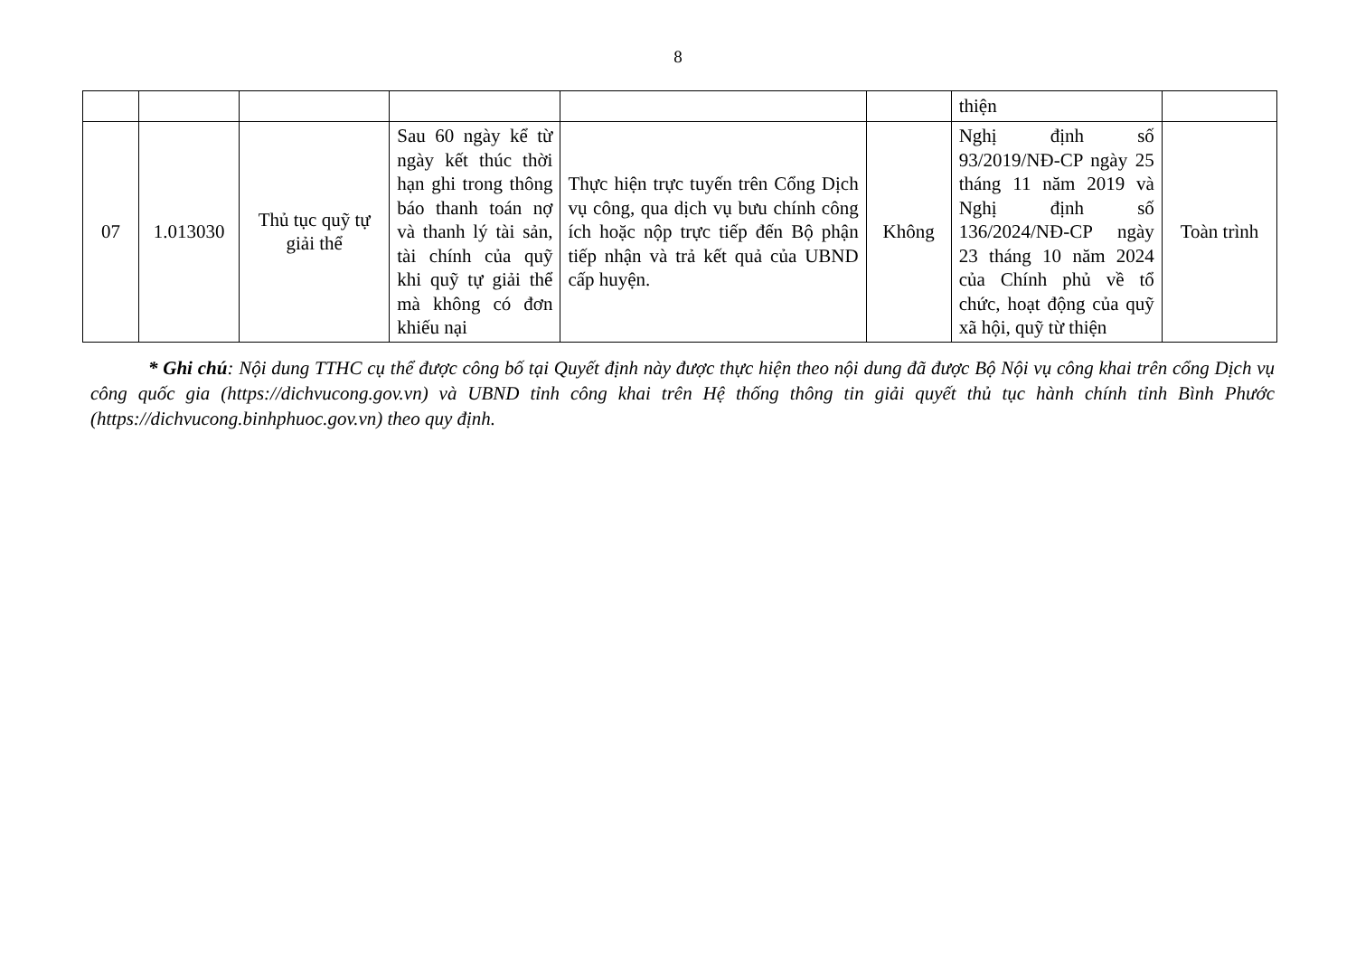8
| | | | | | | thiện | |
| 07 | 1.013030 | Thủ tục quỹ tự giải thể | Sau 60 ngày kể từ ngày kết thúc thời hạn ghi trong thông báo thanh toán nợ và thanh lý tài sản, tài chính của quỹ khi quỹ tự giải thể mà không có đơn khiếu nại | Thực hiện trực tuyến trên Cổng Dịch vụ công, qua dịch vụ bưu chính công ích hoặc nộp trực tiếp đến Bộ phận tiếp nhận và trả kết quả của UBND cấp huyện. | Không | Nghị định số 93/2019/NĐ-CP ngày 25 tháng 11 năm 2019 và Nghị định số 136/2024/NĐ-CP ngày 23 tháng 10 năm 2024 của Chính phủ về tổ chức, hoạt động của quỹ xã hội, quỹ từ thiện | Toàn trình |
* Ghi chú: Nội dung TTHC cụ thể được công bố tại Quyết định này được thực hiện theo nội dung đã được Bộ Nội vụ công khai trên cổng Dịch vụ công quốc gia (https://dichvucong.gov.vn) và UBND tỉnh công khai trên Hệ thống thông tin giải quyết thủ tục hành chính tỉnh Bình Phước (https://dichvucong.binhphuoc.gov.vn) theo quy định.